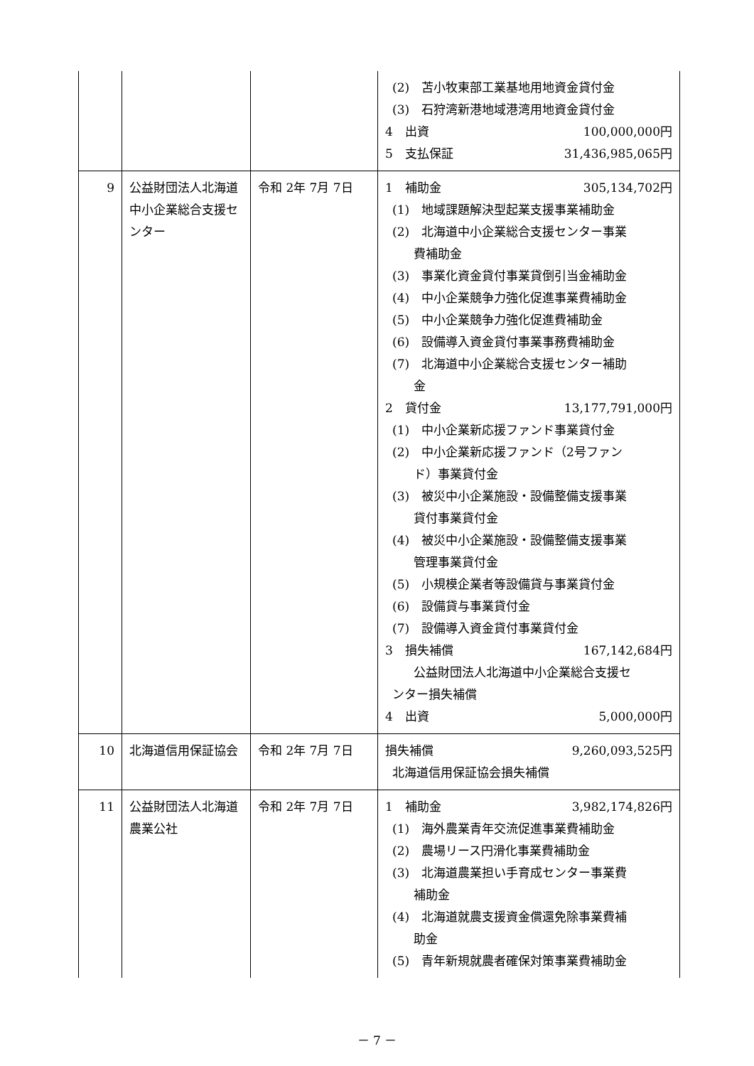| | | | (2) 苫小牧東部工業基地用地資金貸付金 (3) 石狩湾新港地域港湾用地資金貸付金 4 出資 100,000,000円 5 支払保証 31,436,985,065円 |
| 9 | 公益財団法人北海道中小企業総合支援センター | 令和 2年 7月 7日 | 1 補助金 305,134,702円 (1) 地域課題解決型起業支援事業補助金 (2) 北海道中小企業総合支援センター事業 費補助金 (3) 事業化資金貸付事業貸倒引当金補助金 (4) 中小企業競争力強化促進事業費補助金 (5) 中小企業競争力強化促進費補助金 (6) 設備導入資金貸付事業事務費補助金 (7) 北海道中小企業総合支援センター補助 金 2 貸付金 13,177,791,000円 (1) 中小企業新応援ファンド事業貸付金 (2) 中小企業新応援ファンド（2号ファン ド）事業貸付金 (3) 被災中小企業施設・設備整備支援事業 貸付事業貸付金 (4) 被災中小企業施設・設備整備支援事業 管理事業貸付金 (5) 小規模企業者等設備貸与事業貸付金 (6) 設備貸与事業貸付金 (7) 設備導入資金貸付事業貸付金 3 損失補償 167,142,684円 公益財団法人北海道中小企業総合支援セ ンター損失補償 4 出資 5,000,000円 |
| 10 | 北海道信用保証協会 | 令和 2年 7月 7日 | 損失補償 9,260,093,525円 北海道信用保証協会損失補償 |
| 11 | 公益財団法人北海道農業公社 | 令和 2年 7月 7日 | 1 補助金 3,982,174,826円 (1) 海外農業青年交流促進事業費補助金 (2) 農場リース円滑化事業費補助金 (3) 北海道農業担い手育成センター事業費 補助金 (4) 北海道就農支援資金償還免除事業費補 助金 (5) 青年新規就農者確保対策事業費補助金 |
－ 7 －